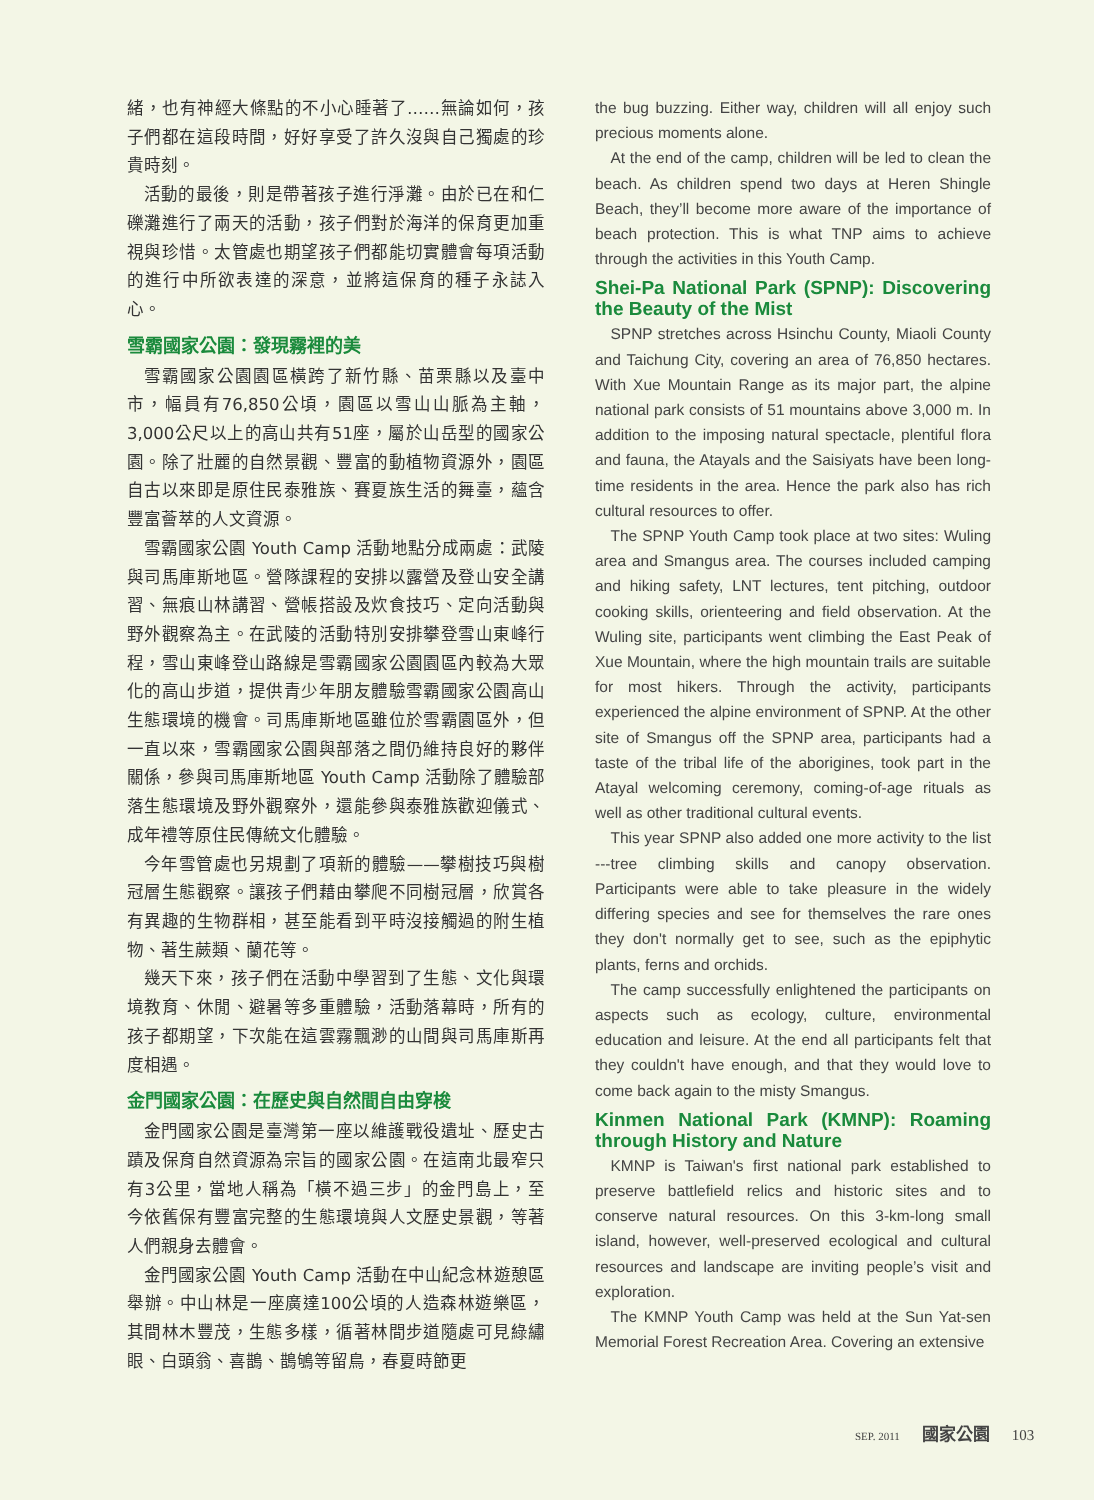緒，也有神經大條點的不小心睡著了……無論如何，孩子們都在這段時間，好好享受了許久沒與自己獨處的珍貴時刻。
活動的最後，則是帶著孩子進行淨灘。由於已在和仁礫灘進行了兩天的活動，孩子們對於海洋的保育更加重視與珍惜。太管處也期望孩子們都能切實體會每項活動的進行中所欲表達的深意，並將這保育的種子永誌入心。
雪霸國家公園：發現霧裡的美
雪霸國家公園園區橫跨了新竹縣、苗栗縣以及臺中市，幅員有76,850公頃，園區以雪山山脈為主軸，3,000公尺以上的高山共有51座，屬於山岳型的國家公園。除了壯麗的自然景觀、豐富的動植物資源外，園區自古以來即是原住民泰雅族、賽夏族生活的舞臺，蘊含豐富薈萃的人文資源。
雪霸國家公園 Youth Camp 活動地點分成兩處：武陵與司馬庫斯地區。營隊課程的安排以露營及登山安全講習、無痕山林講習、營帳搭設及炊食技巧、定向活動與野外觀察為主。在武陵的活動特別安排攀登雪山東峰行程，雪山東峰登山路線是雪霸國家公園園區內較為大眾化的高山步道，提供青少年朋友體驗雪霸國家公園高山生態環境的機會。司馬庫斯地區雖位於雪霸園區外，但一直以來，雪霸國家公園與部落之間仍維持良好的夥伴關係，參與司馬庫斯地區 Youth Camp 活動除了體驗部落生態環境及野外觀察外，還能參與泰雅族歡迎儀式、成年禮等原住民傳統文化體驗。
今年雪管處也另規劃了項新的體驗——攀樹技巧與樹冠層生態觀察。讓孩子們藉由攀爬不同樹冠層，欣賞各有異趣的生物群相，甚至能看到平時沒接觸過的附生植物、著生蕨類、蘭花等。
幾天下來，孩子們在活動中學習到了生態、文化與環境教育、休閒、避暑等多重體驗，活動落幕時，所有的孩子都期望，下次能在這雲霧飄渺的山間與司馬庫斯再度相遇。
金門國家公園：在歷史與自然間自由穿梭
金門國家公園是臺灣第一座以維護戰役遺址、歷史古蹟及保育自然資源為宗旨的國家公園。在這南北最窄只有3公里，當地人稱為「橫不過三步」的金門島上，至今依舊保有豐富完整的生態環境與人文歷史景觀，等著人們親身去體會。
金門國家公園 Youth Camp 活動在中山紀念林遊憩區舉辦。中山林是一座廣達100公頃的人造森林遊樂區，其間林木豐茂，生態多樣，循著林間步道隨處可見綠繡眼、白頭翁、喜鵲、鵲鴝等留鳥，春夏時節更
the bug buzzing. Either way, children will all enjoy such precious moments alone.
At the end of the camp, children will be led to clean the beach. As children spend two days at Heren Shingle Beach, they’ll become more aware of the importance of beach protection. This is what TNP aims to achieve through the activities in this Youth Camp.
Shei-Pa National Park (SPNP): Discovering the Beauty of the Mist
SPNP stretches across Hsinchu County, Miaoli County and Taichung City, covering an area of 76,850 hectares. With Xue Mountain Range as its major part, the alpine national park consists of 51 mountains above 3,000 m. In addition to the imposing natural spectacle, plentiful flora and fauna, the Atayals and the Saisiyats have been long-time residents in the area. Hence the park also has rich cultural resources to offer.
The SPNP Youth Camp took place at two sites: Wuling area and Smangus area. The courses included camping and hiking safety, LNT lectures, tent pitching, outdoor cooking skills, orienteering and field observation. At the Wuling site, participants went climbing the East Peak of Xue Mountain, where the high mountain trails are suitable for most hikers. Through the activity, participants experienced the alpine environment of SPNP. At the other site of Smangus off the SPNP area, participants had a taste of the tribal life of the aborigines, took part in the Atayal welcoming ceremony, coming-of-age rituals as well as other traditional cultural events.
This year SPNP also added one more activity to the list ---tree climbing skills and canopy observation. Participants were able to take pleasure in the widely differing species and see for themselves the rare ones they don't normally get to see, such as the epiphytic plants, ferns and orchids.
The camp successfully enlightened the participants on aspects such as ecology, culture, environmental education and leisure. At the end all participants felt that they couldn't have enough, and that they would love to come back again to the misty Smangus.
Kinmen National Park (KMNP): Roaming through History and Nature
KMNP is Taiwan's first national park established to preserve battlefield relics and historic sites and to conserve natural resources. On this 3-km-long small island, however, well-preserved ecological and cultural resources and landscape are inviting people’s visit and exploration.
The KMNP Youth Camp was held at the Sun Yat-sen Memorial Forest Recreation Area. Covering an extensive
SEP. 2011 國家公園 103